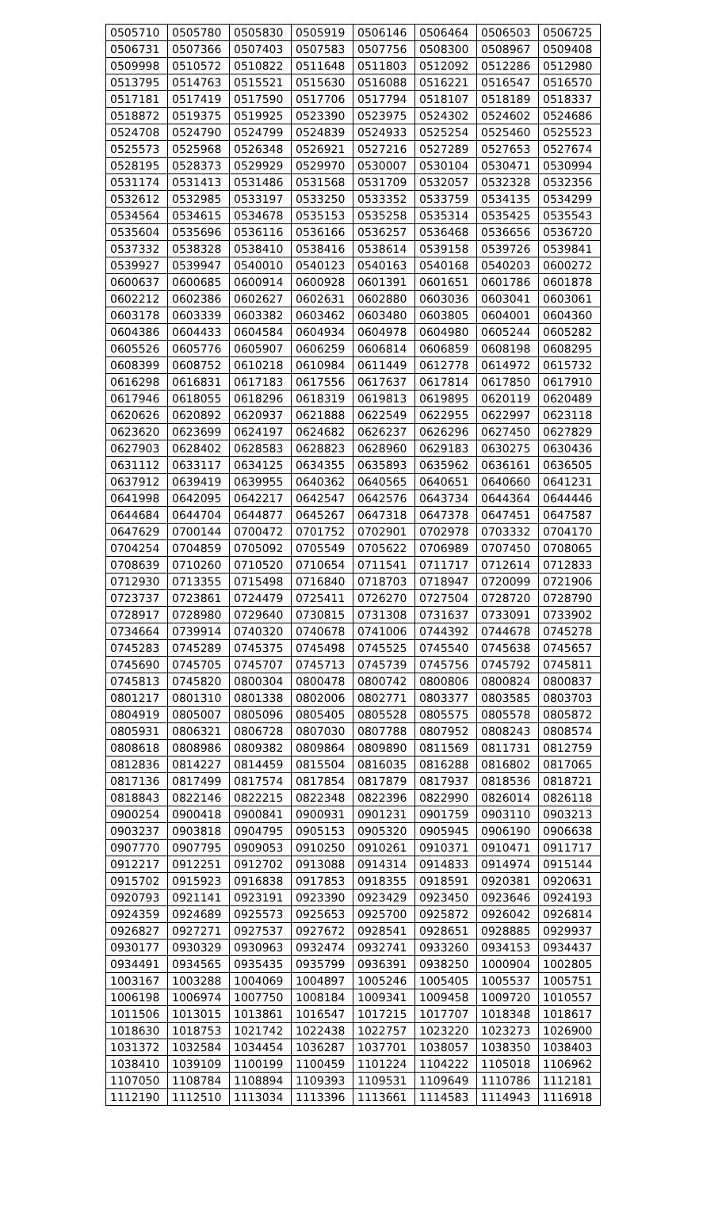| 0505710 | 0505780 | 0505830 | 0505919 | 0506146 | 0506464 | 0506503 | 0506725 |
| 0506731 | 0507366 | 0507403 | 0507583 | 0507756 | 0508300 | 0508967 | 0509408 |
| 0509998 | 0510572 | 0510822 | 0511648 | 0511803 | 0512092 | 0512286 | 0512980 |
| 0513795 | 0514763 | 0515521 | 0515630 | 0516088 | 0516221 | 0516547 | 0516570 |
| 0517181 | 0517419 | 0517590 | 0517706 | 0517794 | 0518107 | 0518189 | 0518337 |
| 0518872 | 0519375 | 0519925 | 0523390 | 0523975 | 0524302 | 0524602 | 0524686 |
| 0524708 | 0524790 | 0524799 | 0524839 | 0524933 | 0525254 | 0525460 | 0525523 |
| 0525573 | 0525968 | 0526348 | 0526921 | 0527216 | 0527289 | 0527653 | 0527674 |
| 0528195 | 0528373 | 0529929 | 0529970 | 0530007 | 0530104 | 0530471 | 0530994 |
| 0531174 | 0531413 | 0531486 | 0531568 | 0531709 | 0532057 | 0532328 | 0532356 |
| 0532612 | 0532985 | 0533197 | 0533250 | 0533352 | 0533759 | 0534135 | 0534299 |
| 0534564 | 0534615 | 0534678 | 0535153 | 0535258 | 0535314 | 0535425 | 0535543 |
| 0535604 | 0535696 | 0536116 | 0536166 | 0536257 | 0536468 | 0536656 | 0536720 |
| 0537332 | 0538328 | 0538410 | 0538416 | 0538614 | 0539158 | 0539726 | 0539841 |
| 0539927 | 0539947 | 0540010 | 0540123 | 0540163 | 0540168 | 0540203 | 0600272 |
| 0600637 | 0600685 | 0600914 | 0600928 | 0601391 | 0601651 | 0601786 | 0601878 |
| 0602212 | 0602386 | 0602627 | 0602631 | 0602880 | 0603036 | 0603041 | 0603061 |
| 0603178 | 0603339 | 0603382 | 0603462 | 0603480 | 0603805 | 0604001 | 0604360 |
| 0604386 | 0604433 | 0604584 | 0604934 | 0604978 | 0604980 | 0605244 | 0605282 |
| 0605526 | 0605776 | 0605907 | 0606259 | 0606814 | 0606859 | 0608198 | 0608295 |
| 0608399 | 0608752 | 0610218 | 0610984 | 0611449 | 0612778 | 0614972 | 0615732 |
| 0616298 | 0616831 | 0617183 | 0617556 | 0617637 | 0617814 | 0617850 | 0617910 |
| 0617946 | 0618055 | 0618296 | 0618319 | 0619813 | 0619895 | 0620119 | 0620489 |
| 0620626 | 0620892 | 0620937 | 0621888 | 0622549 | 0622955 | 0622997 | 0623118 |
| 0623620 | 0623699 | 0624197 | 0624682 | 0626237 | 0626296 | 0627450 | 0627829 |
| 0627903 | 0628402 | 0628583 | 0628823 | 0628960 | 0629183 | 0630275 | 0630436 |
| 0631112 | 0633117 | 0634125 | 0634355 | 0635893 | 0635962 | 0636161 | 0636505 |
| 0637912 | 0639419 | 0639955 | 0640362 | 0640565 | 0640651 | 0640660 | 0641231 |
| 0641998 | 0642095 | 0642217 | 0642547 | 0642576 | 0643734 | 0644364 | 0644446 |
| 0644684 | 0644704 | 0644877 | 0645267 | 0647318 | 0647378 | 0647451 | 0647587 |
| 0647629 | 0700144 | 0700472 | 0701752 | 0702901 | 0702978 | 0703332 | 0704170 |
| 0704254 | 0704859 | 0705092 | 0705549 | 0705622 | 0706989 | 0707450 | 0708065 |
| 0708639 | 0710260 | 0710520 | 0710654 | 0711541 | 0711717 | 0712614 | 0712833 |
| 0712930 | 0713355 | 0715498 | 0716840 | 0718703 | 0718947 | 0720099 | 0721906 |
| 0723737 | 0723861 | 0724479 | 0725411 | 0726270 | 0727504 | 0728720 | 0728790 |
| 0728917 | 0728980 | 0729640 | 0730815 | 0731308 | 0731637 | 0733091 | 0733902 |
| 0734664 | 0739914 | 0740320 | 0740678 | 0741006 | 0744392 | 0744678 | 0745278 |
| 0745283 | 0745289 | 0745375 | 0745498 | 0745525 | 0745540 | 0745638 | 0745657 |
| 0745690 | 0745705 | 0745707 | 0745713 | 0745739 | 0745756 | 0745792 | 0745811 |
| 0745813 | 0745820 | 0800304 | 0800478 | 0800742 | 0800806 | 0800824 | 0800837 |
| 0801217 | 0801310 | 0801338 | 0802006 | 0802771 | 0803377 | 0803585 | 0803703 |
| 0804919 | 0805007 | 0805096 | 0805405 | 0805528 | 0805575 | 0805578 | 0805872 |
| 0805931 | 0806321 | 0806728 | 0807030 | 0807788 | 0807952 | 0808243 | 0808574 |
| 0808618 | 0808986 | 0809382 | 0809864 | 0809890 | 0811569 | 0811731 | 0812759 |
| 0812836 | 0814227 | 0814459 | 0815504 | 0816035 | 0816288 | 0816802 | 0817065 |
| 0817136 | 0817499 | 0817574 | 0817854 | 0817879 | 0817937 | 0818536 | 0818721 |
| 0818843 | 0822146 | 0822215 | 0822348 | 0822396 | 0822990 | 0826014 | 0826118 |
| 0900254 | 0900418 | 0900841 | 0900931 | 0901231 | 0901759 | 0903110 | 0903213 |
| 0903237 | 0903818 | 0904795 | 0905153 | 0905320 | 0905945 | 0906190 | 0906638 |
| 0907770 | 0907795 | 0909053 | 0910250 | 0910261 | 0910371 | 0910471 | 0911717 |
| 0912217 | 0912251 | 0912702 | 0913088 | 0914314 | 0914833 | 0914974 | 0915144 |
| 0915702 | 0915923 | 0916838 | 0917853 | 0918355 | 0918591 | 0920381 | 0920631 |
| 0920793 | 0921141 | 0923191 | 0923390 | 0923429 | 0923450 | 0923646 | 0924193 |
| 0924359 | 0924689 | 0925573 | 0925653 | 0925700 | 0925872 | 0926042 | 0926814 |
| 0926827 | 0927271 | 0927537 | 0927672 | 0928541 | 0928651 | 0928885 | 0929937 |
| 0930177 | 0930329 | 0930963 | 0932474 | 0932741 | 0933260 | 0934153 | 0934437 |
| 0934491 | 0934565 | 0935435 | 0935799 | 0936391 | 0938250 | 1000904 | 1002805 |
| 1003167 | 1003288 | 1004069 | 1004897 | 1005246 | 1005405 | 1005537 | 1005751 |
| 1006198 | 1006974 | 1007750 | 1008184 | 1009341 | 1009458 | 1009720 | 1010557 |
| 1011506 | 1013015 | 1013861 | 1016547 | 1017215 | 1017707 | 1018348 | 1018617 |
| 1018630 | 1018753 | 1021742 | 1022438 | 1022757 | 1023220 | 1023273 | 1026900 |
| 1031372 | 1032584 | 1034454 | 1036287 | 1037701 | 1038057 | 1038350 | 1038403 |
| 1038410 | 1039109 | 1100199 | 1100459 | 1101224 | 1104222 | 1105018 | 1106962 |
| 1107050 | 1108784 | 1108894 | 1109393 | 1109531 | 1109649 | 1110786 | 1112181 |
| 1112190 | 1112510 | 1113034 | 1113396 | 1113661 | 1114583 | 1114943 | 1116918 |